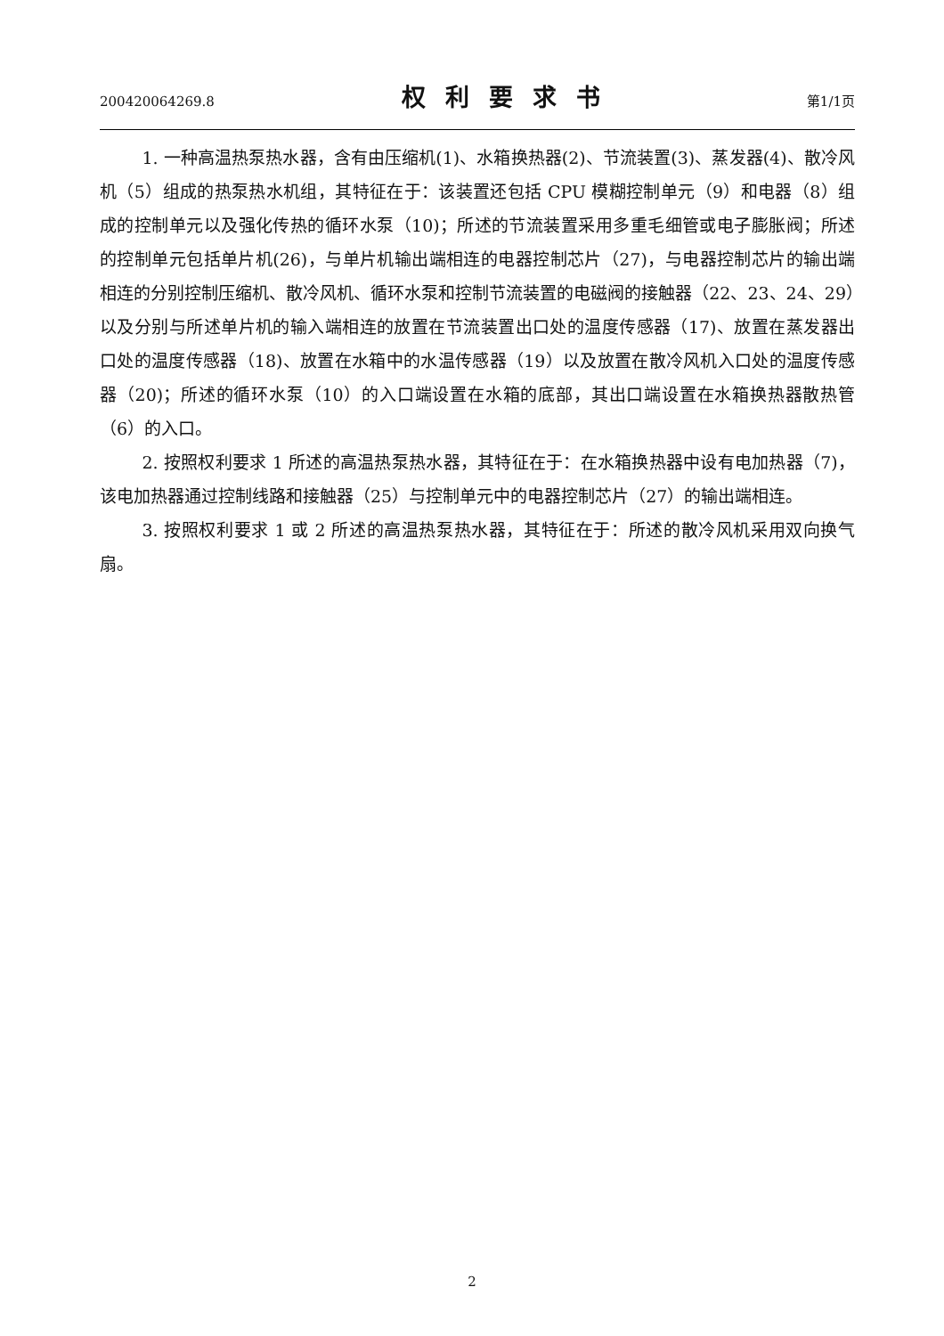200420064269.8 权利要求书 第1/1页
1. 一种高温热泵热水器，含有由压缩机(1)、水箱换热器(2)、节流装置(3)、蒸发器(4)、散冷风机（5）组成的热泵热水机组，其特征在于：该装置还包括 CPU 模糊控制单元（9）和电器（8）组成的控制单元以及强化传热的循环水泵（10)；所述的节流装置采用多重毛细管或电子膨胀阀；所述的控制单元包括单片机(26)，与单片机输出端相连的电器控制芯片（27)，与电器控制芯片的输出端相连的分别控制压缩机、散冷风机、循环水泵和控制节流装置的电磁阀的接触器（22、23、24、29）以及分别与所述单片机的输入端相连的放置在节流装置出口处的温度传感器（17)、放置在蒸发器出口处的温度传感器（18)、放置在水箱中的水温传感器（19）以及放置在散冷风机入口处的温度传感器（20)；所述的循环水泵（10）的入口端设置在水箱的底部，其出口端设置在水箱换热器散热管（6）的入口。
2. 按照权利要求 1 所述的高温热泵热水器，其特征在于：在水箱换热器中设有电加热器（7)，该电加热器通过控制线路和接触器（25）与控制单元中的电器控制芯片（27）的输出端相连。
3. 按照权利要求 1 或 2 所述的高温热泵热水器，其特征在于：所述的散冷风机采用双向换气扇。
2